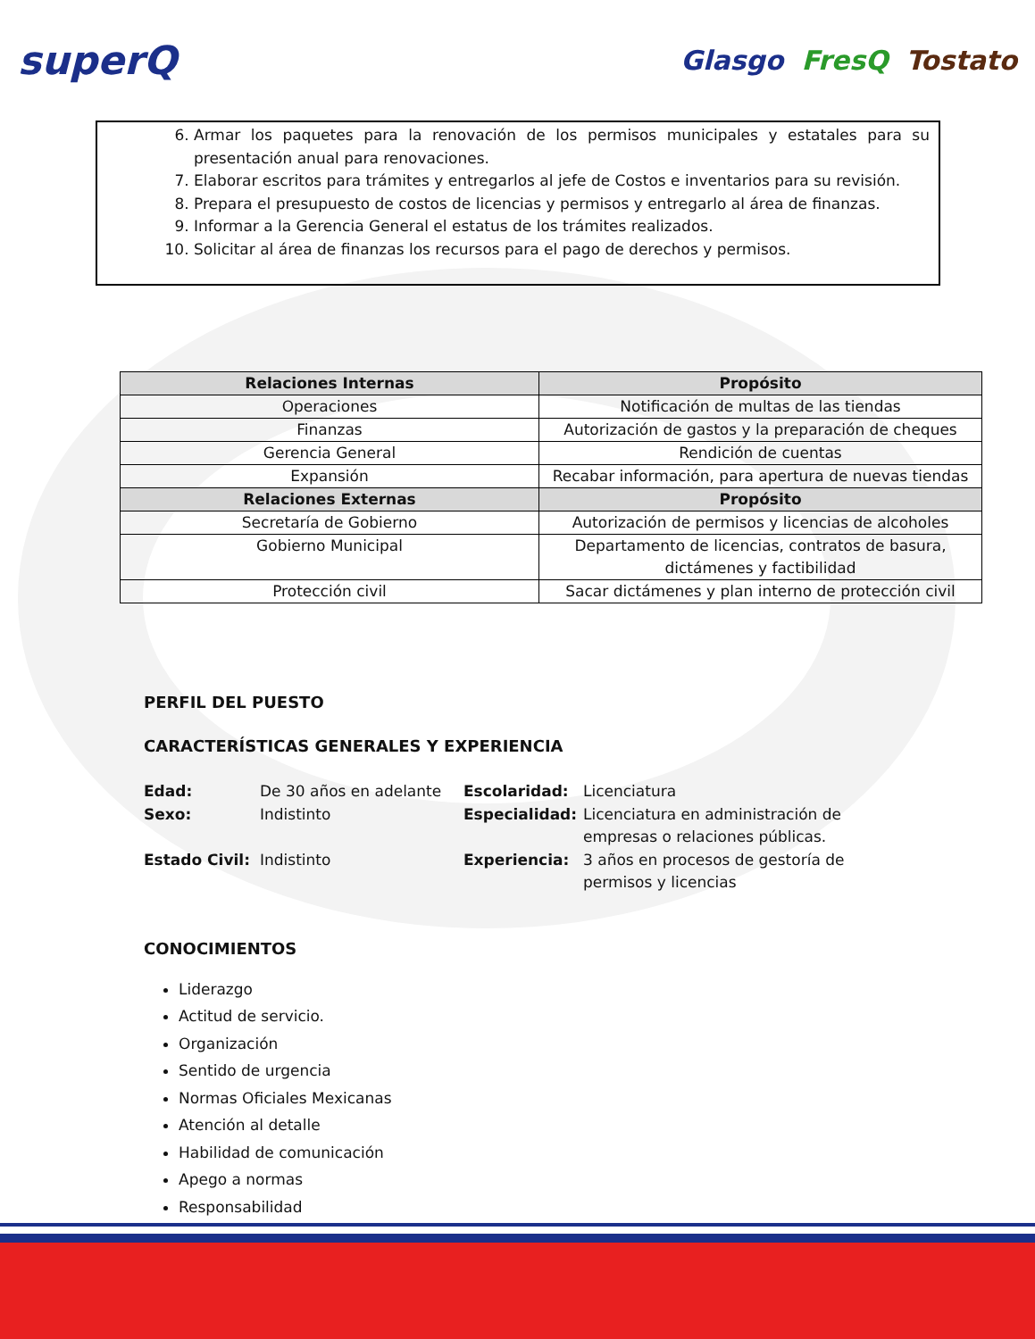superQ
Glasgo FresQ Tostato
6. Armar los paquetes para la renovación de los permisos municipales y estatales para su presentación anual para renovaciones.
7. Elaborar escritos para trámites y entregarlos al jefe de Costos e inventarios para su revisión.
8. Prepara el presupuesto de costos de licencias y permisos y entregarlo al área de finanzas.
9. Informar a la Gerencia General el estatus de los trámites realizados.
10. Solicitar al área de finanzas los recursos para el pago de derechos y permisos.
| Relaciones Internas | Propósito |
| --- | --- |
| Operaciones | Notificación de multas de las tiendas |
| Finanzas | Autorización de gastos y la preparación de cheques |
| Gerencia General | Rendición de cuentas |
| Expansión | Recabar información, para apertura de nuevas tiendas |
| Relaciones Externas | Propósito |
| Secretaría de Gobierno | Autorización de permisos y licencias de alcoholes |
| Gobierno Municipal | Departamento de licencias, contratos de basura, dictámenes y factibilidad |
| Protección civil | Sacar dictámenes y plan interno de protección civil |
PERFIL DEL PUESTO
CARACTERÍSTICAS GENERALES Y EXPERIENCIA
Edad: De 30 años en adelante Escolaridad: Licenciatura Sexo: Indistinto Especialidad: Licenciatura en administración de empresas o relaciones públicas. Estado Civil: Indistinto Experiencia: 3 años en procesos de gestoría de permisos y licencias
CONOCIMIENTOS
Liderazgo
Actitud de servicio.
Organización
Sentido de urgencia
Normas Oficiales Mexicanas
Atención al detalle
Habilidad de comunicación
Apego a normas
Responsabilidad